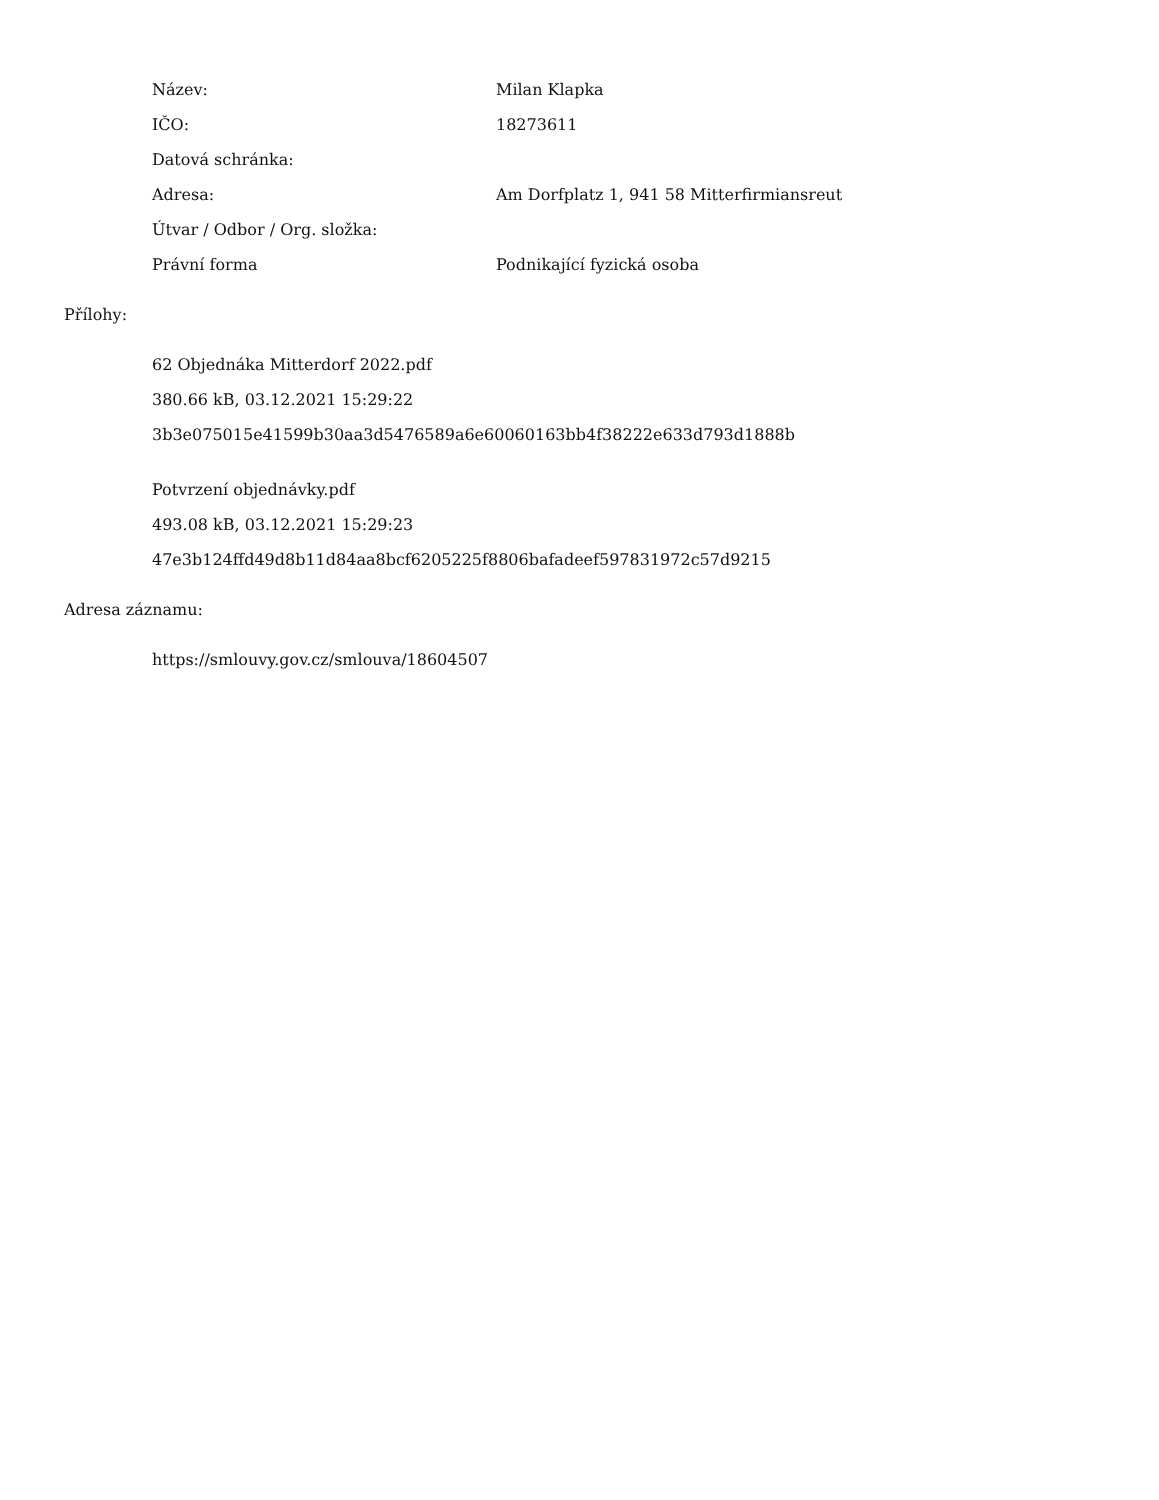| Název: | Milan Klapka |
| IČO: | 18273611 |
| Datová schránka: | |
| Adresa: | Am Dorfplatz 1, 941 58 Mitterfirmiansreut |
| Útvar / Odbor / Org. složka: | |
| Právní forma | Podnikající fyzická osoba |
Přílohy:
62 Objednáka Mitterdorf 2022.pdf
380.66 kB, 03.12.2021 15:29:22
3b3e075015e41599b30aa3d5476589a6e60060163bb4f38222e633d793d1888b
Potvrzení objednávky.pdf
493.08 kB, 03.12.2021 15:29:23
47e3b124ffd49d8b11d84aa8bcf6205225f8806bafadeef597831972c57d9215
Adresa záznamu:
https://smlouvy.gov.cz/smlouva/18604507